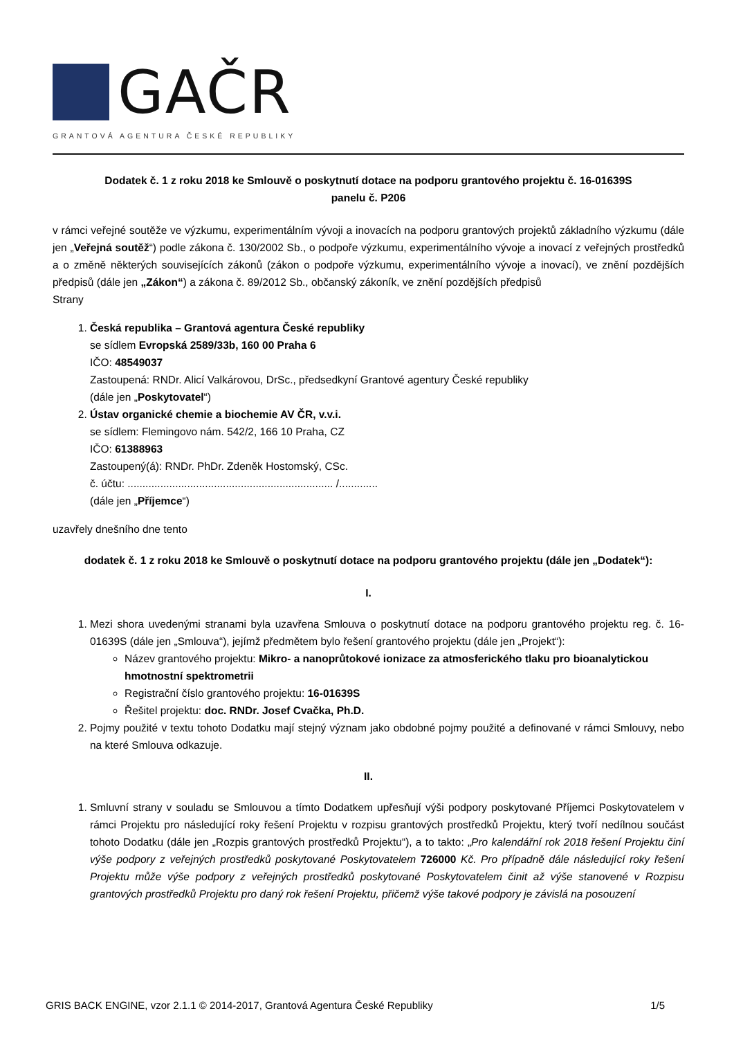GAČR
GRANTOVÁ AGENTURA ČESKÉ REPUBLIKY
Dodatek č. 1 z roku 2018 ke Smlouvě o poskytnutí dotace na podporu grantového projektu č. 16-01639S
panelu č. P206
v rámci veřejné soutěže ve výzkumu, experimentálním vývoji a inovacích na podporu grantových projektů základního výzkumu (dále jen „Veřejná soutěž“) podle zákona č. 130/2002 Sb., o podpoře výzkumu, experimentálního vývoje a inovací z veřejných prostředků a o změně některých souvisejících zákonů (zákon o podpoře výzkumu, experimentálního vývoje a inovací), ve znění pozdějších předpisů (dále jen „Zákon“) a zákona č. 89/2012 Sb., občanský zákoník, ve znění pozdějších předpisů
Strany
1. Česká republika – Grantová agentura České republiky
se sídlem Evropská 2589/33b, 160 00 Praha 6
IČO: 48549037
Zastoupená: RNDr. Alicí Valkárovou, DrSc., předsedkyní Grantové agentury České republiky
(dále jen „Poskytovatel“)
2. Ústav organické chemie a biochemie AV ČR, v.v.i.
se sídlem: Flemingovo nám. 542/2, 166 10 Praha, CZ
IČO: 61388963
Zastoupený(á): RNDr. PhDr. Zdeněk Hostomský, CSc.
č. účtu: ..................................................................... /.............
(dále jen „Příjemce“)
uzavřely dnešního dne tento
dodatek č. 1 z roku 2018 ke Smlouvě o poskytnutí dotace na podporu grantového projektu (dále jen „Dodatek“):
I.
1. Mezi shora uvedenými stranami byla uzavřena Smlouva o poskytnutí dotace na podporu grantového projektu reg. č. 16-01639S (dále jen „Smlouva“), jejímž předmětem bylo řešení grantového projektu (dále jen „Projekt“):
Název grantového projektu: Mikro- a nanoprůtokové ionizace za atmosferického tlaku pro bioanalytickou hmotnostní spektrometrii
Registrační číslo grantového projektu: 16-01639S
Řešitel projektu: doc. RNDr. Josef Cvačka, Ph.D.
2. Pojmy použité v textu tohoto Dodatku mají stejný význam jako obdobné pojmy použité a definované v rámci Smlouvy, nebo na které Smlouva odkazuje.
II.
1. Smluvní strany v souladu se Smlouvou a tímto Dodatkem upřesňují výši podpory poskytované Příjemci Poskytovatelem v rámci Projektu pro následující roky řešení Projektu v rozpisu grantových prostředků Projektu, který tvoří nedílnou součást tohoto Dodatku (dále jen „Rozpis grantových prostředků Projektu“), a to takto: „Pro kalendářní rok 2018 řešení Projektu činí výše podpory z veřejných prostředků poskytované Poskytovatelem 726000 Kč. Pro případně dále následující roky řešení Projektu může výše podpory z veřejných prostředků poskytované Poskytovatelem činit až výše stanovené v Rozpisu grantových prostředků Projektu pro daný rok řešení Projektu, přičemž výše takové podpory je závislá na posouzení
GRIS BACK ENGINE, vzor 2.1.1 © 2014-2017, Grantová Agentura České Republiky 1/5